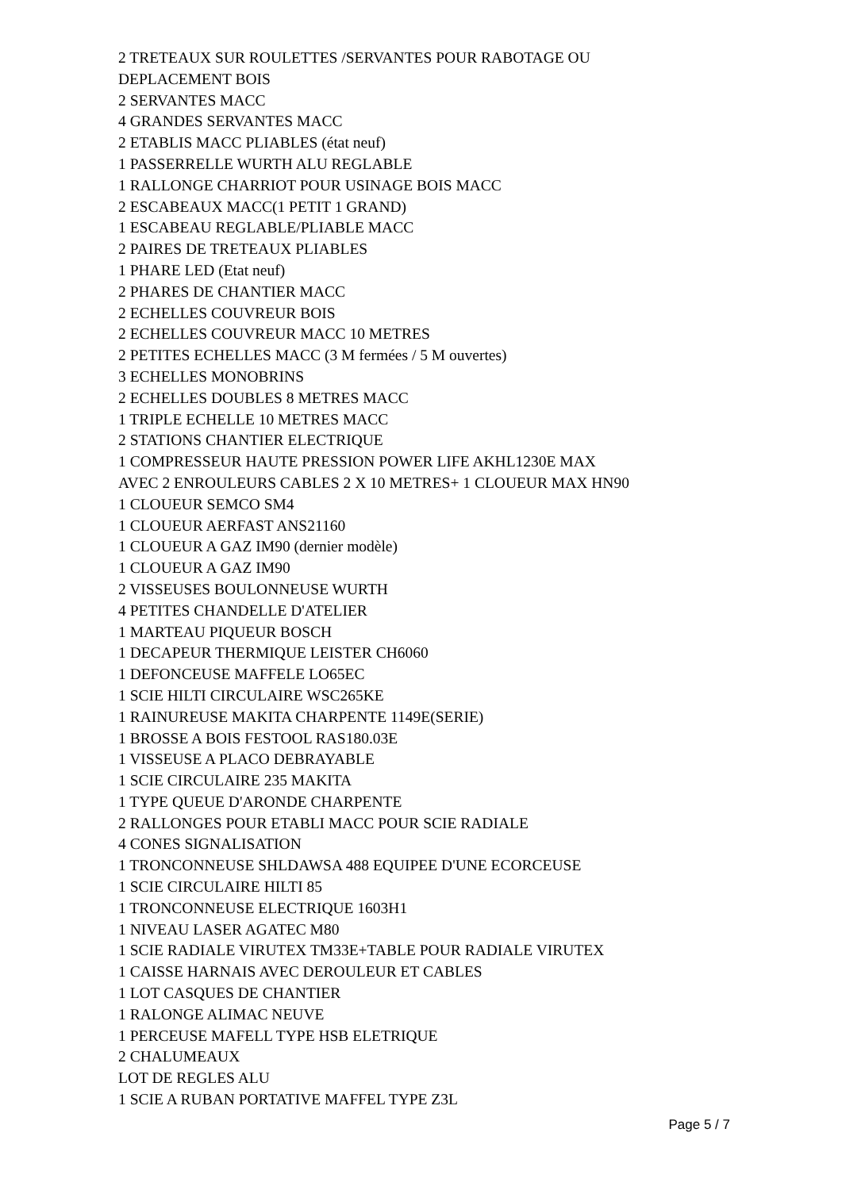2 TRETEAUX SUR ROULETTES /SERVANTES POUR RABOTAGE OU
DEPLACEMENT BOIS
2 SERVANTES MACC
4 GRANDES SERVANTES MACC
2 ETABLIS MACC PLIABLES (état neuf)
1 PASSERRELLE WURTH ALU REGLABLE
1 RALLONGE CHARRIOT POUR USINAGE BOIS MACC
2 ESCABEAUX MACC(1 PETIT 1 GRAND)
1 ESCABEAU REGLABLE/PLIABLE MACC
2 PAIRES DE TRETEAUX PLIABLES
1 PHARE LED (Etat neuf)
2 PHARES DE CHANTIER MACC
2 ECHELLES COUVREUR BOIS
2 ECHELLES COUVREUR MACC 10 METRES
2 PETITES ECHELLES MACC (3 M fermées / 5 M ouvertes)
3 ECHELLES MONOBRINS
2 ECHELLES DOUBLES 8 METRES MACC
1 TRIPLE ECHELLE 10 METRES MACC
2 STATIONS CHANTIER ELECTRIQUE
1 COMPRESSEUR HAUTE PRESSION POWER LIFE AKHL1230E MAX
AVEC 2 ENROULEURS CABLES 2 X 10 METRES+ 1 CLOUEUR MAX HN90
1 CLOUEUR SEMCO SM4
1 CLOUEUR AERFAST ANS21160
1 CLOUEUR A GAZ IM90 (dernier modèle)
1 CLOUEUR A GAZ IM90
2 VISSEUSES BOULONNEUSE WURTH
4 PETITES CHANDELLE D'ATELIER
1 MARTEAU PIQUEUR BOSCH
1 DECAPEUR THERMIQUE LEISTER CH6060
1 DEFONCEUSE MAFFELE LO65EC
1 SCIE HILTI CIRCULAIRE WSC265KE
1 RAINUREUSE MAKITA CHARPENTE 1149E(SERIE)
1 BROSSE A BOIS FESTOOL RAS180.03E
1 VISSEUSE A PLACO DEBRAYABLE
1 SCIE CIRCULAIRE 235 MAKITA
1 TYPE QUEUE D'ARONDE CHARPENTE
2 RALLONGES POUR ETABLI MACC POUR SCIE RADIALE
4 CONES SIGNALISATION
1 TRONCONNEUSE SHLDAWSA 488 EQUIPEE D'UNE ECORCEUSE
1 SCIE CIRCULAIRE HILTI 85
1 TRONCONNEUSE ELECTRIQUE 1603H1
1 NIVEAU LASER AGATEC M80
1 SCIE RADIALE VIRUTEX TM33E+TABLE POUR RADIALE VIRUTEX
1 CAISSE HARNAIS AVEC DEROULEUR ET CABLES
1 LOT CASQUES DE CHANTIER
1 RALONGE ALIMAC NEUVE
1 PERCEUSE MAFELL TYPE HSB ELETRIQUE
2 CHALUMEAUX
LOT DE REGLES ALU
1 SCIE A RUBAN PORTATIVE MAFFEL TYPE Z3L
Page 5 / 7